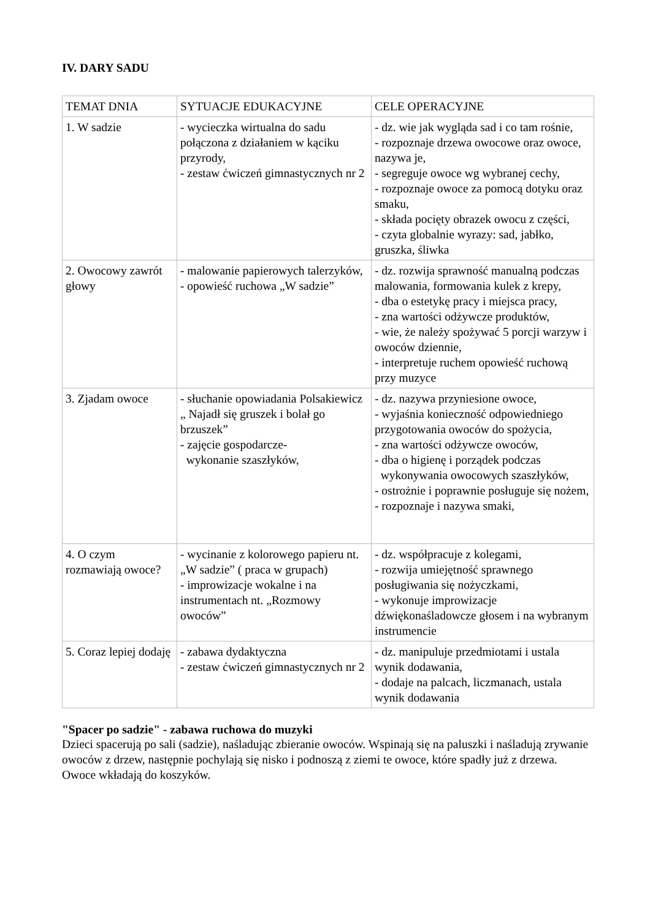IV. DARY SADU
| TEMAT DNIA | SYTUACJE EDUKACYJNE | CELE OPERACYJNE |
| 1. W sadzie | - wycieczka wirtualna do sadu połączona z działaniem w kąciku przyrody, - zestaw ćwiczeń gimnastycznych nr 2 | - dz. wie jak wygląda sad i co tam rośnie, - rozpoznaje drzewa owocowe oraz owoce, nazywa je, - segreguje owoce wg wybranej cechy, - rozpoznaje owoce za pomocą dotyku oraz smaku, - składa pocięty obrazek owocu z części, - czyta globalnie wyrazy: sad, jabłko, gruszka, śliwka |
| 2. Owocowy zawrót głowy | - malowanie papierowych talerzyków, - opowieść ruchowa „W sadzie” | - dz. rozwija sprawność manualną podczas malowania, formowania kulek z krepy, - dba o estetykę pracy i miejsca pracy, - zna wartości odżywcze produktów, - wie, że należy spożywać 5 porcji warzyw i owoców dziennie, - interpretuje ruchem opowieść ruchową przy muzyce |
| 3. Zjadam owoce | - słuchanie opowiadania Polsakiewicz „ Najadł się gruszek i bolał go brzuszek” - zajęcie gospodarcze- wykonanie szaszłyków, | - dz. nazywa przyniesione owoce, - wyjaśnia konieczność odpowiedniego przygotowania owoców do spożycia, - zna wartości odżywcze owoców, - dba o higienę i porządek podczas wykonywania owocowych szaszłyków, - ostrożnie i poprawnie posługuje się nożem, - rozpoznaje i nazywa smaki, |
| 4. O czym rozmawiają owoce? | - wycinanie z kolorowego papieru nt. „W sadzie” ( praca w grupach) - improwizacje wokalne i na instrumentach nt. „Rozmowy owoców” | - dz. współpracuje z kolegami, - rozwija umiejętność sprawnego posługiwania się nożyczkami, - wykonuje improwizacje dźwiękonaśladowcze głosem i na wybranym instrumencie |
| 5. Coraz lepiej dodaję | - zabawa dydaktyczna - zestaw ćwiczeń gimnastycznych nr 2 | - dz. manipuluje przedmiotami i ustala wynik dodawania, - dodaje na palcach, liczmanach, ustala wynik dodawania |
"Spacer po sadzie" - zabawa ruchowa do muzyki
Dzieci spacerują po sali (sadzie), naśladując zbieranie owoców. Wspinają się na paluszki i naśladują zrywanie owoców z drzew, następnie pochylają się nisko i podnoszą z ziemi te owoce, które spadły już z drzewa. Owoce wkładają do koszyków.